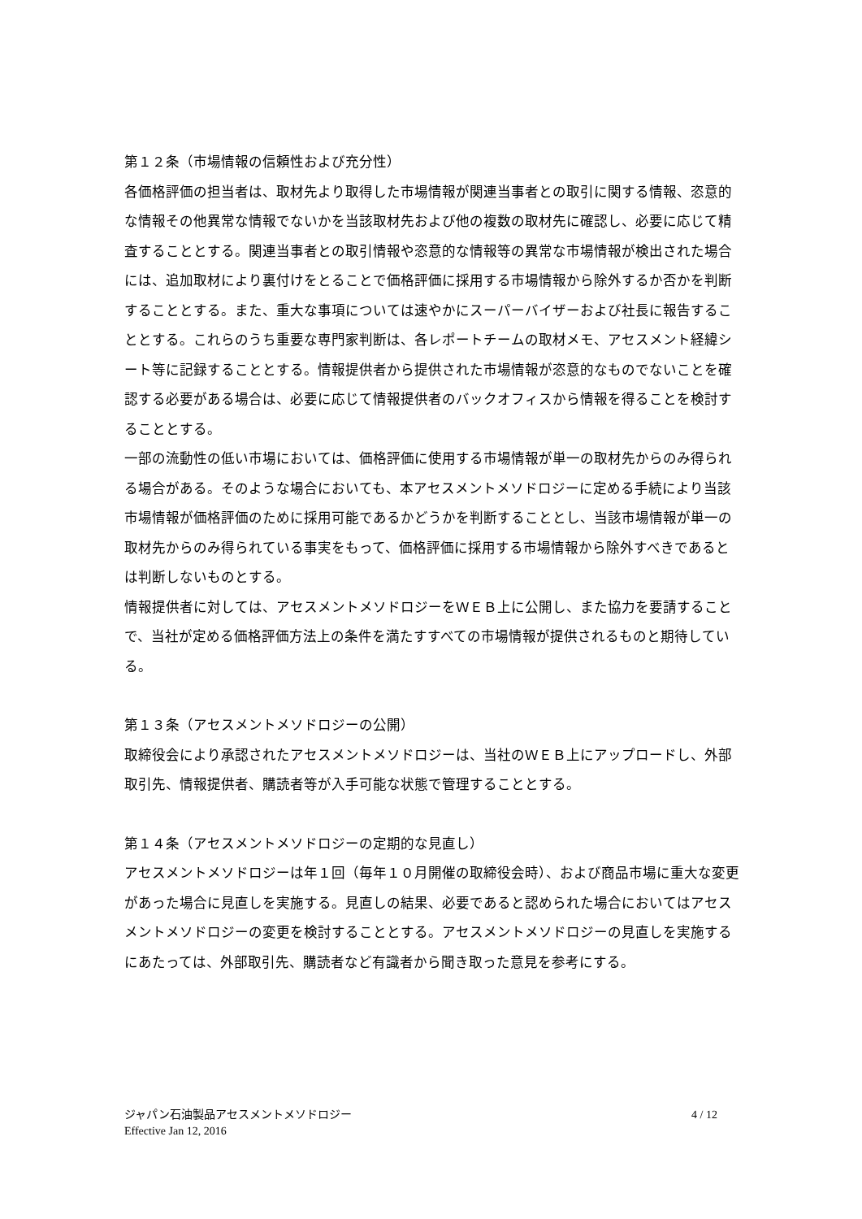第１２条（市場情報の信頼性および充分性）
各価格評価の担当者は、取材先より取得した市場情報が関連当事者との取引に関する情報、恣意的な情報その他異常な情報でないかを当該取材先および他の複数の取材先に確認し、必要に応じて精査することとする。関連当事者との取引情報や恣意的な情報等の異常な市場情報が検出された場合には、追加取材により裏付けをとることで価格評価に採用する市場情報から除外するか否かを判断することとする。また、重大な事項については速やかにスーパーバイザーおよび社長に報告することとする。これらのうち重要な専門家判断は、各レポートチームの取材メモ、アセスメント経緯シート等に記録することとする。情報提供者から提供された市場情報が恣意的なものでないことを確認する必要がある場合は、必要に応じて情報提供者のバックオフィスから情報を得ることを検討することとする。
一部の流動性の低い市場においては、価格評価に使用する市場情報が単一の取材先からのみ得られる場合がある。そのような場合においても、本アセスメントメソドロジーに定める手続により当該市場情報が価格評価のために採用可能であるかどうかを判断することとし、当該市場情報が単一の取材先からのみ得られている事実をもって、価格評価に採用する市場情報から除外すべきであるとは判断しないものとする。
情報提供者に対しては、アセスメントメソドロジーをＷＥＢ上に公開し、また協力を要請することで、当社が定める価格評価方法上の条件を満たすすべての市場情報が提供されるものと期待している。
第１３条（アセスメントメソドロジーの公開）
取締役会により承認されたアセスメントメソドロジーは、当社のＷＥＢ上にアップロードし、外部取引先、情報提供者、購読者等が入手可能な状態で管理することとする。
第１４条（アセスメントメソドロジーの定期的な見直し）
アセスメントメソドロジーは年１回（毎年１０月開催の取締役会時）、および商品市場に重大な変更があった場合に見直しを実施する。見直しの結果、必要であると認められた場合においてはアセスメントメソドロジーの変更を検討することとする。アセスメントメソドロジーの見直しを実施するにあたっては、外部取引先、購読者など有識者から聞き取った意見を参考にする。
ジャパン石油製品アセスメントメソドロジー 4 / 12
Effective Jan 12, 2016